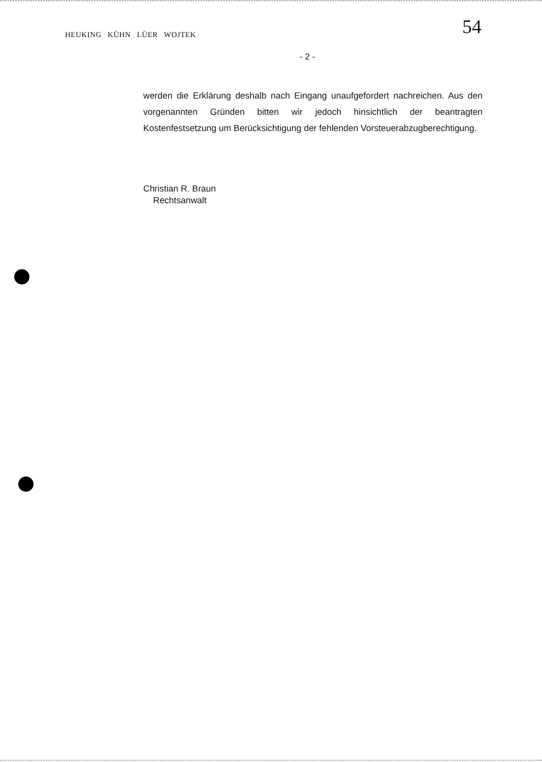HEUKING KÜHN LÜER WOJTEK 54
- 2 -
werden die Erklärung deshalb nach Eingang unaufgefordert nachreichen. Aus den vorgenannten Gründen bitten wir jedoch hinsichtlich der beantragten Kostenfestsetzung um Berücksichtigung der fehlenden Vorsteuerabzugberechtigung.
Christian R. Braun
Rechtsanwalt